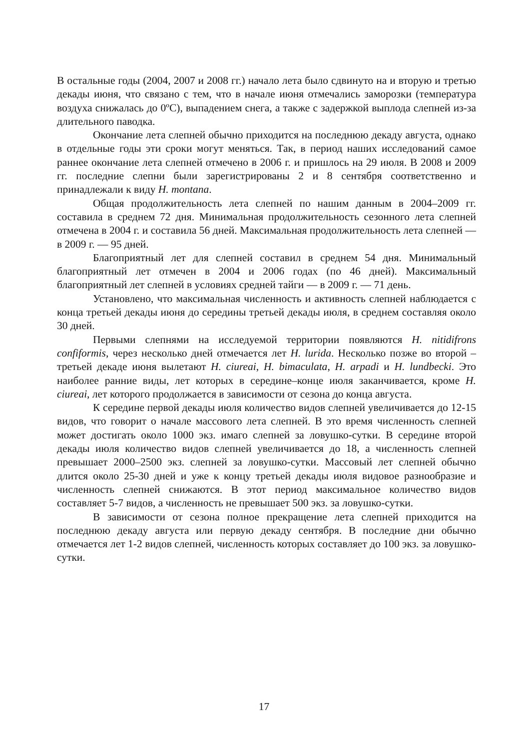В остальные годы (2004, 2007 и 2008 гг.) начало лета было сдвинуто на и вторую и третью декады июня, что связано с тем, что в начале июня отмечались заморозки (температура воздуха снижалась до 0ºС), выпадением снега, а также с задержкой выплода слепней из-за длительного паводка.
Окончание лета слепней обычно приходится на последнюю декаду августа, однако в отдельные годы эти сроки могут меняться. Так, в период наших исследований самое раннее окончание лета слепней отмечено в 2006 г. и пришлось на 29 июля. В 2008 и 2009 гг. последние слепни были зарегистрированы 2 и 8 сентября соответственно и принадлежали к виду H. montana.
Общая продолжительность лета слепней по нашим данным в 2004–2009 гг. составила в среднем 72 дня. Минимальная продолжительность сезонного лета слепней отмечена в 2004 г. и составила 56 дней. Максимальная продолжительность лета слепней — в 2009 г. — 95 дней.
Благоприятный лет для слепней составил в среднем 54 дня. Минимальный благоприятный лет отмечен в 2004 и 2006 годах (по 46 дней). Максимальный благоприятный лет слепней в условиях средней тайги — в 2009 г. — 71 день.
Установлено, что максимальная численность и активность слепней наблюдается с конца третьей декады июня до середины третьей декады июля, в среднем составляя около 30 дней.
Первыми слепнями на исследуемой территории появляются H. nitidifrons confiformis, через несколько дней отмечается лет H. lurida. Несколько позже во второй – третьей декаде июня вылетают H. ciureai, H. bimaculata, H. arpadi и H. lundbecki. Это наиболее ранние виды, лет которых в середине–конце июля заканчивается, кроме H. ciureai, лет которого продолжается в зависимости от сезона до конца августа.
К середине первой декады июля количество видов слепней увеличивается до 12-15 видов, что говорит о начале массового лета слепней. В это время численность слепней может достигать около 1000 экз. имаго слепней за ловушко-сутки. В середине второй декады июля количество видов слепней увеличивается до 18, а численность слепней превышает 2000–2500 экз. слепней за ловушко-сутки. Массовый лет слепней обычно длится около 25-30 дней и уже к концу третьей декады июля видовое разнообразие и численность слепней снижаются. В этот период максимальное количество видов составляет 5-7 видов, а численность не превышает 500 экз. за ловушко-сутки.
В зависимости от сезона полное прекращение лета слепней приходится на последнюю декаду августа или первую декаду сентября. В последние дни обычно отмечается лет 1-2 видов слепней, численность которых составляет до 100 экз. за ловушко-сутки.
17